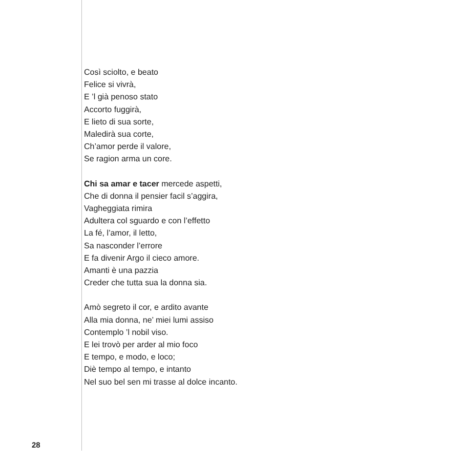Così sciolto, e beato
Felice si vivrà,
E ’l già penoso stato
Accorto fuggirà,
E lieto di sua sorte,
Maledirà sua corte,
Ch’amor perde il valore,
Se ragion arma un core.
Chi sa amar e tacer mercede aspetti,
Che di donna il pensier facil s’aggira,
Vagheggiata rimira
Adultera col sguardo e con l’effetto
La fé, l’amor, il letto,
Sa nasconder l’errore
E fa divenir Argo il cieco amore.
Amanti è una pazzia
Creder che tutta sua la donna sia.
Amò segreto il cor, e ardito avante
Alla mia donna, ne’ miei lumi assiso
Contemplo ’l nobil viso.
E lei trovò per arder al mio foco
E tempo, e modo, e loco;
Diè tempo al tempo, e intanto
Nel suo bel sen mi trasse al dolce incanto.
28